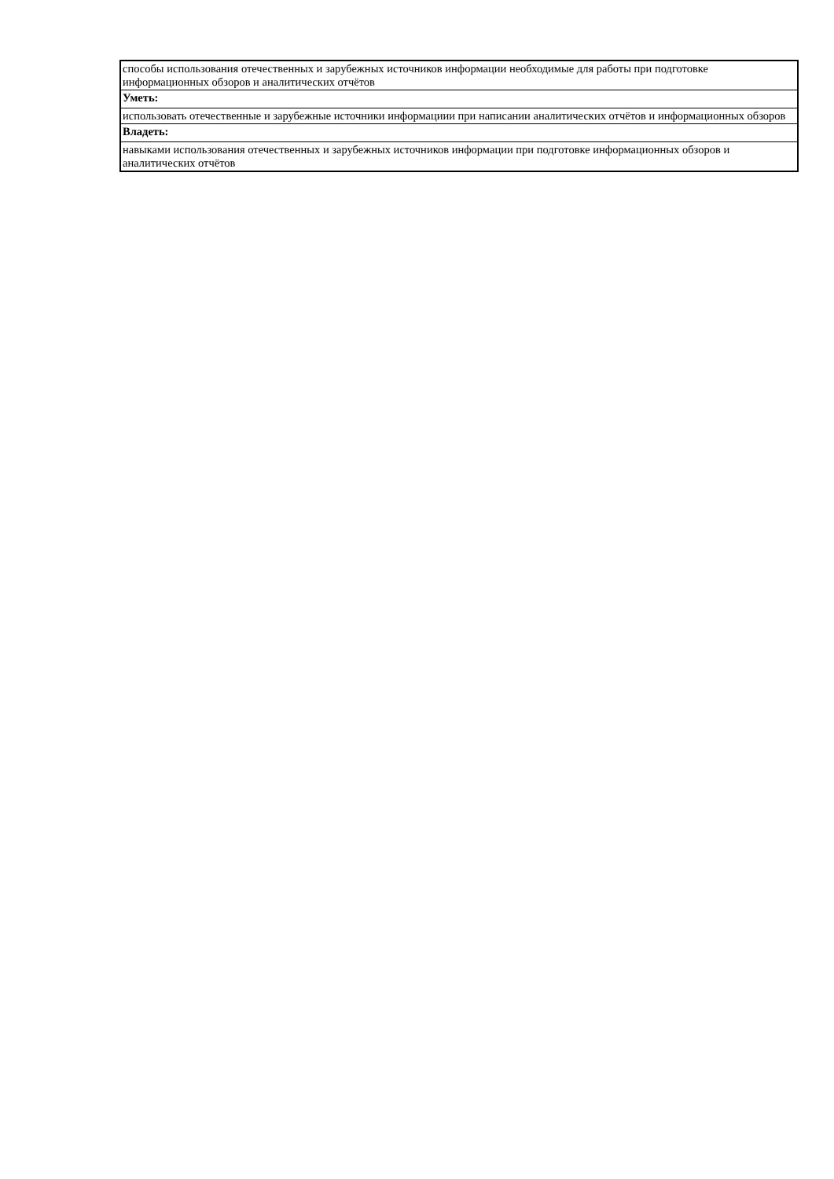| способы использования отечественных и зарубежных источников информации необходимые для работы при подготовке информационных обзоров и аналитических отчётов |
| Уметь: |
| использовать отечественные и зарубежные источники информациии при написании аналитических отчётов и информационных обзоров |
| Владеть: |
| навыками использования отечественных и зарубежных источников информации при подготовке информационных обзоров и аналитических отчётов |